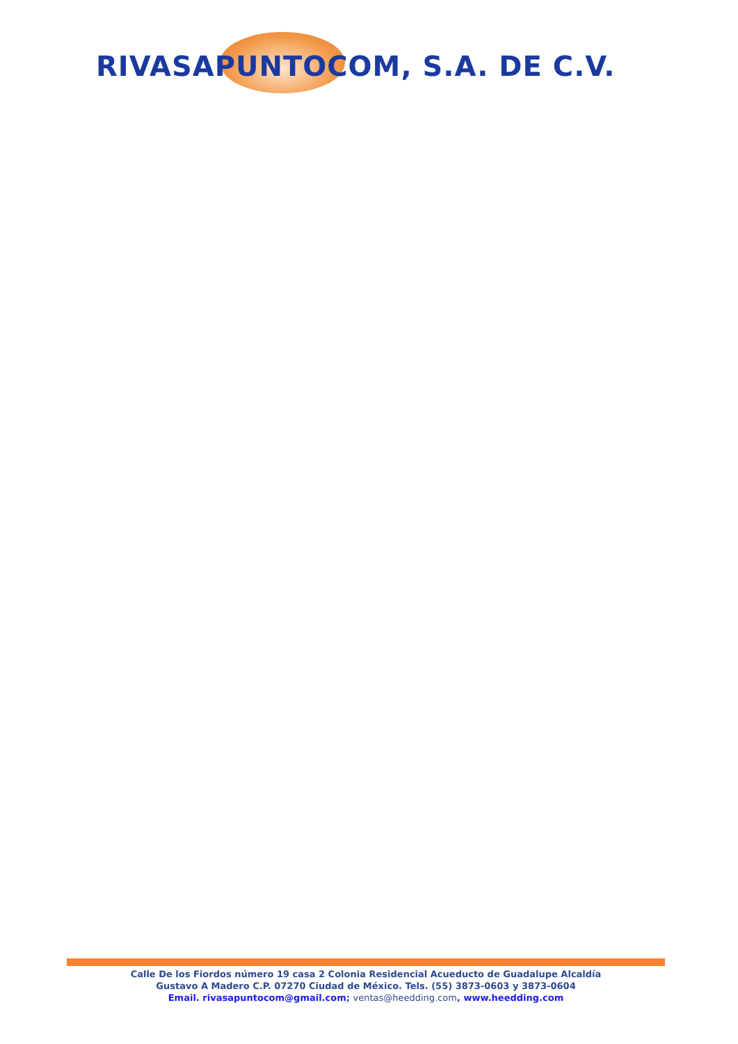RIVASAPUNTOCOM, S.A. DE C.V.
Calle De los Fiordos número 19 casa 2 Colonia Residencial Acueducto de Guadalupe Alcaldía
Gustavo A Madero C.P. 07270 Ciudad de México. Tels. (55) 3873-0603 y 3873-0604
Email. rivasapuntocom@gmail.com; ventas@heedding.com, www.heedding.com